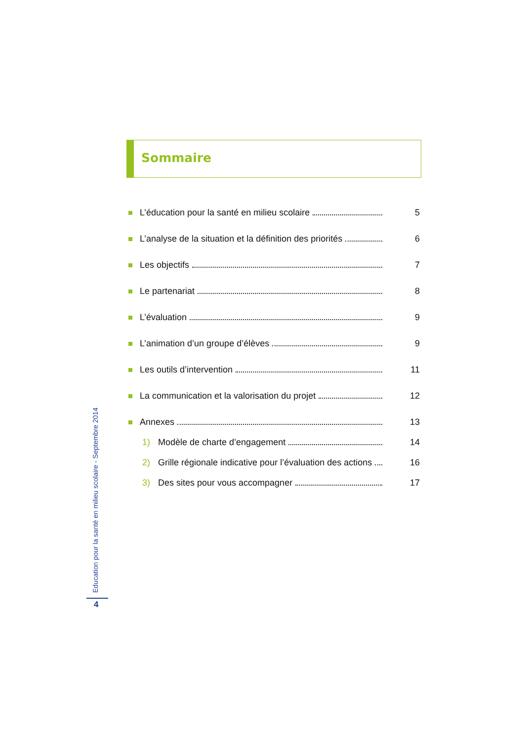Sommaire
L’éducation pour la santé en milieu scolaire 5
L’analyse de la situation et la définition des priorités 6
Les objectifs 7
Le partenariat 8
L’évaluation 9
L’animation d’un groupe d’élèves 9
Les outils d’intervention 11
La communication et la valorisation du projet 12
Annexes 13
1) Modèle de charte d’engagement 14
2) Grille régionale indicative pour l’évaluation des actions 16
3) Des sites pour vous accompagner 17
Education pour la santé en milieu scolaire - Septembre 2014
4